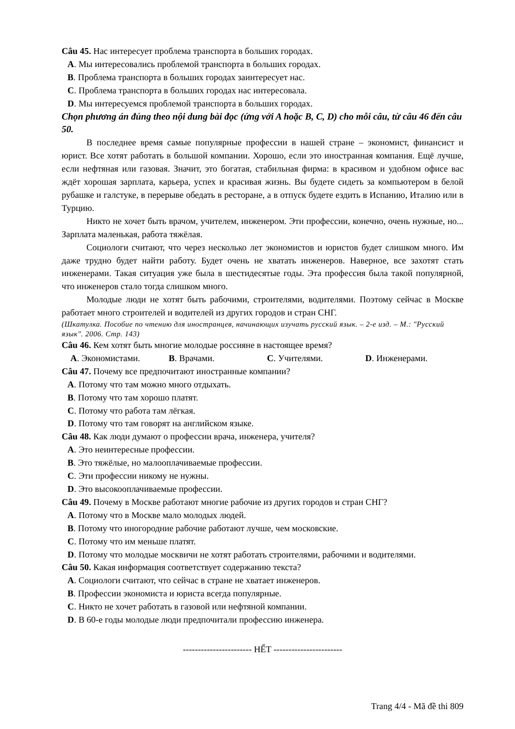Câu 45. Нас интересует проблема транспорта в больших городах.
A. Мы интересовались проблемой транспорта в больших городах.
B. Проблема транспорта в больших городах заинтересует нас.
C. Проблема транспорта в больших городах нас интересовала.
D. Мы интересуемся проблемой транспорта в больших городах.
Chọn phương án đúng theo nội dung bài đọc (ứng với A hoặc B, C, D) cho mỗi câu, từ câu 46 đến câu 50.
В последнее время самые популярные профессии в нашей стране – экономист, финансист и юрист. Все хотят работать в большой компании. Хорошо, если это иностранная компания. Ещё лучше, если нефтяная или газовая. Значит, это богатая, стабильная фирма: в красивом и удобном офисе вас ждёт хорошая зарплата, карьера, успех и красивая жизнь. Вы будете сидеть за компьютером в белой рубашке и галстуке, в перерыве обедать в ресторане, а в отпуск будете ездить в Испанию, Италию или в Турцию.
Никто не хочет быть врачом, учителем, инженером. Эти профессии, конечно, очень нужные, но... Зарплата маленькая, работа тяжёлая.
Социологи считают, что через несколько лет экономистов и юристов будет слишком много. Им даже трудно будет найти работу. Будет очень не хватать инженеров. Наверное, все захотят стать инженерами. Такая ситуация уже была в шестидесятые годы. Эта профессия была такой популярной, что инженеров стало тогда слишком много.
Молодые люди не хотят быть рабочими, строителями, водителями. Поэтому сейчас в Москве работает много строителей и водителей из других городов и стран СНГ.
(Шкатулка. Пособие по чтению для иностранцев, начинающих изучать русский язык. – 2-е изд. – М.: "Русский язык". 2006. Стр. 143)
Câu 46. Кем хотят быть многие молодые россияне в настоящее время?
A. Экономистами. B. Врачами. C. Учителями. D. Инженерами.
Câu 47. Почему все предпочитают иностранные компании?
A. Потому что там можно много отдыхать.
B. Потому что там хорошо платят.
C. Потому что работа там лёгкая.
D. Потому что там говорят на английском языке.
Câu 48. Как люди думают о профессии врача, инженера, учителя?
A. Это неинтересные профессии.
B. Это тяжёлые, но малооплачиваемые профессии.
C. Эти профессии никому не нужны.
D. Это высокооплачиваемые профессии.
Câu 49. Почему в Москве работают многие рабочие из других городов и стран СНГ?
A. Потому что в Москве мало молодых людей.
B. Потому что иногородние рабочие работают лучше, чем московские.
C. Потому что им меньше платят.
D. Потому что молодые москвичи не хотят работать строителями, рабочими и водителями.
Câu 50. Какая информация соответствует содержанию текста?
A. Социологи считают, что сейчас в стране не хватает инженеров.
B. Профессии экономиста и юриста всегда популярные.
C. Никто не хочет работать в газовой или нефтяной компании.
D. В 60-е годы молодые люди предпочитали профессию инженера.
----------------------- HẾT -----------------------
Trang 4/4 - Mã đề thi 809